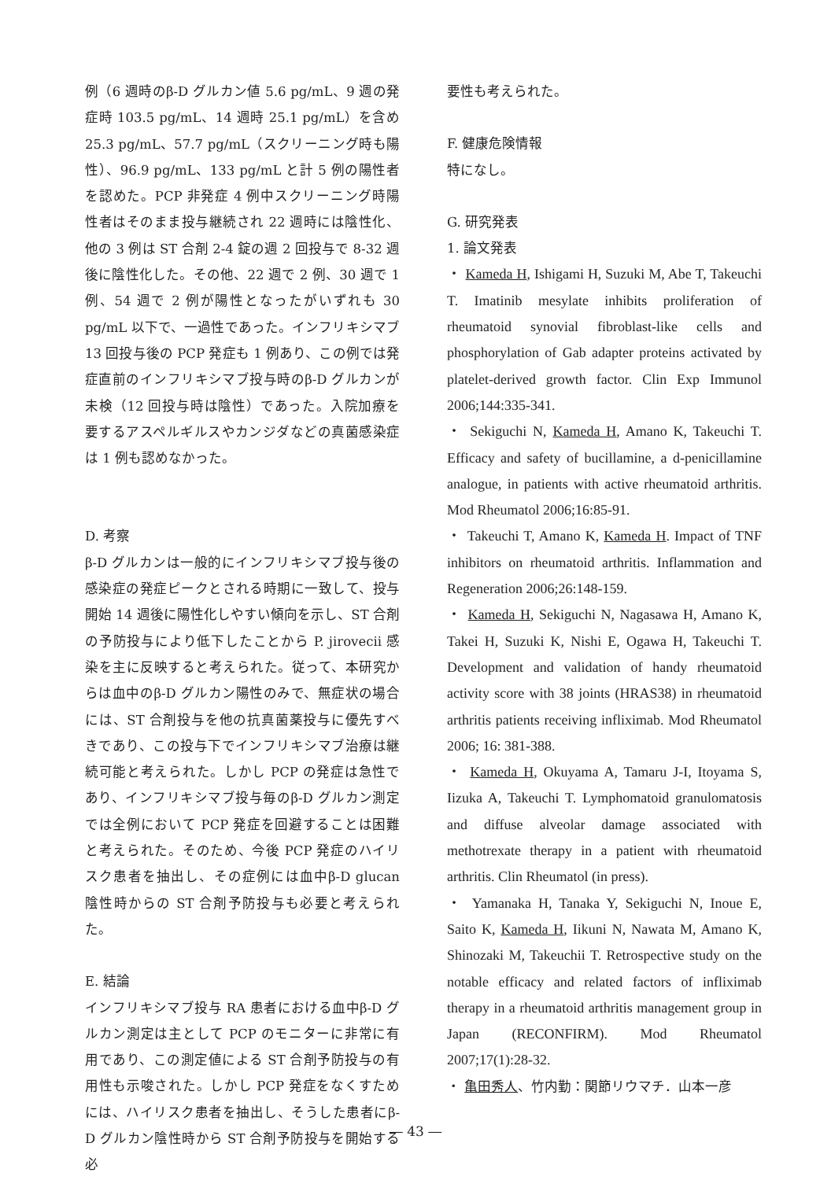例（6 週時のβ‐D グルカン値 5.6 pg/mL、9 週の発症時 103.5 pg/mL、14 週時 25.1 pg/mL）を含め 25.3 pg/mL、57.7 pg/mL（スクリーニング時も陽性）、96.9 pg/mL、133 pg/mL と計 5 例の陽性者を認めた。PCP 非発症 4 例中スクリーニング時陽性者はそのまま投与継続され 22 週時には陰性化、他の 3 例は ST 合剤 2-4 錠の週 2 回投与で 8-32 週後に陰性化した。その他、22 週で 2 例、30 週で 1 例、54 週で 2 例が陽性となったがいずれも 30 pg/mL 以下で、一過性であった。インフリキシマブ 13 回投与後の PCP 発症も 1 例あり、この例では発症直前のインフリキシマブ投与時のβ‐D グルカンが未検（12 回投与時は陰性）であった。入院加療を要するアスペルギルスやカンジダなどの真菌感染症は 1 例も認めなかった。
D. 考察
β‐D グルカンは一般的にインフリキシマブ投与後の感染症の発症ピークとされる時期に一致して、投与開始 14 週後に陽性化しやすい傾向を示し、ST 合剤の予防投与により低下したことから P. jirovecii 感染を主に反映すると考えられた。従って、本研究からは血中のβ‐D グルカン陽性のみで、無症状の場合には、ST 合剤投与を他の抗真菌薬投与に優先すべきであり、この投与下でインフリキシマブ治療は継続可能と考えられた。しかし PCP の発症は急性であり、インフリキシマブ投与毎のβ‐D グルカン測定では全例において PCP 発症を回避することは困難と考えられた。そのため、今後 PCP 発症のハイリスク患者を抽出し、その症例には血中β-D glucan 陰性時からの ST 合剤予防投与も必要と考えられた。
E. 結論
インフリキシマブ投与 RA 患者における血中β‐D グルカン測定は主として PCP のモニターに非常に有用であり、この測定値による ST 合剤予防投与の有用性も示唆された。しかし PCP 発症をなくすためには、ハイリスク患者を抽出し、そうした患者にβ‐D グルカン陰性時から ST 合剤予防投与を開始する必
要性も考えられた。
F. 健康危険情報
特になし。
G. 研究発表
1. 論文発表
・ Kameda H, Ishigami H, Suzuki M, Abe T, Takeuchi T. Imatinib mesylate inhibits proliferation of rheumatoid synovial fibroblast-like cells and phosphorylation of Gab adapter proteins activated by platelet-derived growth factor. Clin Exp Immunol 2006;144:335-341.
・ Sekiguchi N, Kameda H, Amano K, Takeuchi T. Efficacy and safety of bucillamine, a d-penicillamine analogue, in patients with active rheumatoid arthritis. Mod Rheumatol 2006;16:85-91.
・ Takeuchi T, Amano K, Kameda H. Impact of TNF inhibitors on rheumatoid arthritis. Inflammation and Regeneration 2006;26:148-159.
・ Kameda H, Sekiguchi N, Nagasawa H, Amano K, Takei H, Suzuki K, Nishi E, Ogawa H, Takeuchi T. Development and validation of handy rheumatoid activity score with 38 joints (HRAS38) in rheumatoid arthritis patients receiving infliximab. Mod Rheumatol 2006; 16: 381-388.
・ Kameda H, Okuyama A, Tamaru J-I, Itoyama S, Iizuka A, Takeuchi T. Lymphomatoid granulomatosis and diffuse alveolar damage associated with methotrexate therapy in a patient with rheumatoid arthritis. Clin Rheumatol (in press).
・ Yamanaka H, Tanaka Y, Sekiguchi N, Inoue E, Saito K, Kameda H, Iikuni N, Nawata M, Amano K, Shinozaki M, Takeuchii T. Retrospective study on the notable efficacy and related factors of infliximab therapy in a rheumatoid arthritis management group in Japan (RECONFIRM). Mod Rheumatol 2007;17(1):28-32.
・ 亀田秀人、竹内勤：関節リウマチ．山本一彦
― 43 ―